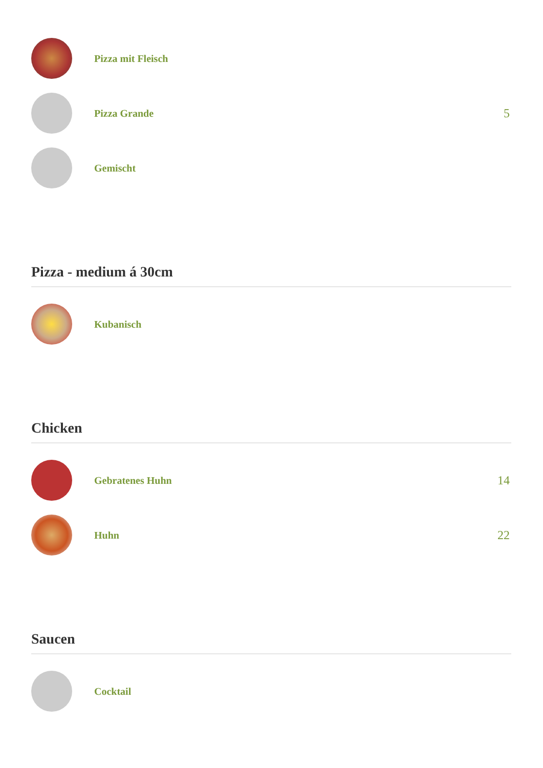Pizza mit Fleisch
Pizza Grande
5
Gemischt
Pizza - medium á 30cm
Kubanisch
Chicken
Gebratenes Huhn
14
Huhn
22
Saucen
Cocktail